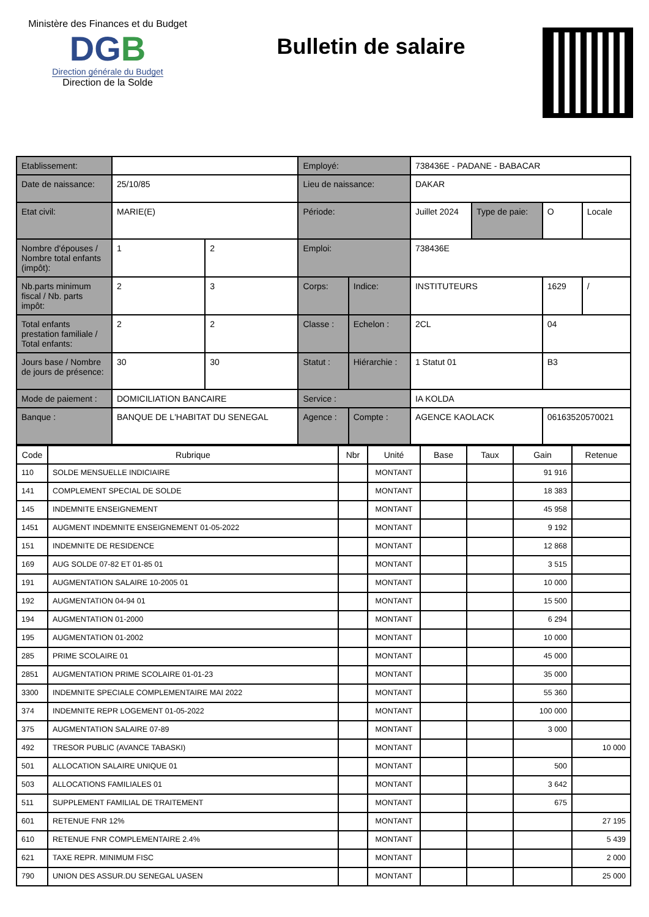Ministère des Finances et du Budget
DGB
Direction générale du Budget
Direction de la Solde
Bulletin de salaire
| Etablissement: | | | Employé: | | 738436E - PADANE - BABACAR | | | |
| Date de naissance: | 25/10/85 | | Lieu de naissance: | | DAKAR | | | |
| Etat civil: | MARIE(E) | | Période: | | Juillet 2024 | Type de paie: | O | Locale |
| Nombre d'épouses / Nombre total enfants (impôt): | 1 | 2 | Emploi: | | 738436E | | | |
| Nb.parts minimum fiscal / Nb. parts impôt: | 2 | 3 | Corps: | Indice: | INSTITUTEURS | | 1629 | / |
| Total enfants prestation familiale / Total enfants: | 2 | 2 | Classe : | Echelon : | 2CL | | 04 | |
| Jours base / Nombre de jours de présence: | 30 | 30 | Statut : | Hiérarchie : | 1 Statut 01 | | B3 | |
| Mode de paiement : | DOMICILIATION BANCAIRE | | Service : | | IA KOLDA | | | |
| Banque : | BANQUE DE L'HABITAT DU SENEGAL | | Agence : | Compte : | AGENCE KAOLACK | | 06163520570021 | |
| Code | Rubrique | Nbr | Unité | Base | Taux | Gain | Retenue |
| --- | --- | --- | --- | --- | --- | --- | --- |
| 110 | SOLDE MENSUELLE INDICIAIRE | | MONTANT | | | 91 916 | |
| 141 | COMPLEMENT SPECIAL DE SOLDE | | MONTANT | | | 18 383 | |
| 145 | INDEMNITE ENSEIGNEMENT | | MONTANT | | | 45 958 | |
| 1451 | AUGMENT INDEMNITE ENSEIGNEMENT 01-05-2022 | | MONTANT | | | 9 192 | |
| 151 | INDEMNITE DE RESIDENCE | | MONTANT | | | 12 868 | |
| 169 | AUG SOLDE 07-82 ET 01-85 01 | | MONTANT | | | 3 515 | |
| 191 | AUGMENTATION SALAIRE 10-2005 01 | | MONTANT | | | 10 000 | |
| 192 | AUGMENTATION 04-94 01 | | MONTANT | | | 15 500 | |
| 194 | AUGMENTATION 01-2000 | | MONTANT | | | 6 294 | |
| 195 | AUGMENTATION 01-2002 | | MONTANT | | | 10 000 | |
| 285 | PRIME SCOLAIRE 01 | | MONTANT | | | 45 000 | |
| 2851 | AUGMENTATION PRIME SCOLAIRE 01-01-23 | | MONTANT | | | 35 000 | |
| 3300 | INDEMNITE SPECIALE COMPLEMENTAIRE MAI 2022 | | MONTANT | | | 55 360 | |
| 374 | INDEMNITE REPR LOGEMENT 01-05-2022 | | MONTANT | | | 100 000 | |
| 375 | AUGMENTATION SALAIRE 07-89 | | MONTANT | | | 3 000 | |
| 492 | TRESOR PUBLIC (AVANCE TABASKI) | | MONTANT | | | | 10 000 |
| 501 | ALLOCATION SALAIRE UNIQUE 01 | | MONTANT | | | 500 | |
| 503 | ALLOCATIONS FAMILIALES 01 | | MONTANT | | | 3 642 | |
| 511 | SUPPLEMENT FAMILIAL DE TRAITEMENT | | MONTANT | | | 675 | |
| 601 | RETENUE FNR 12% | | MONTANT | | | | 27 195 |
| 610 | RETENUE FNR COMPLEMENTAIRE 2.4% | | MONTANT | | | | 5 439 |
| 621 | TAXE REPR. MINIMUM FISC | | MONTANT | | | | 2 000 |
| 790 | UNION DES ASSUR.DU SENEGAL UASEN | | MONTANT | | | | 25 000 |